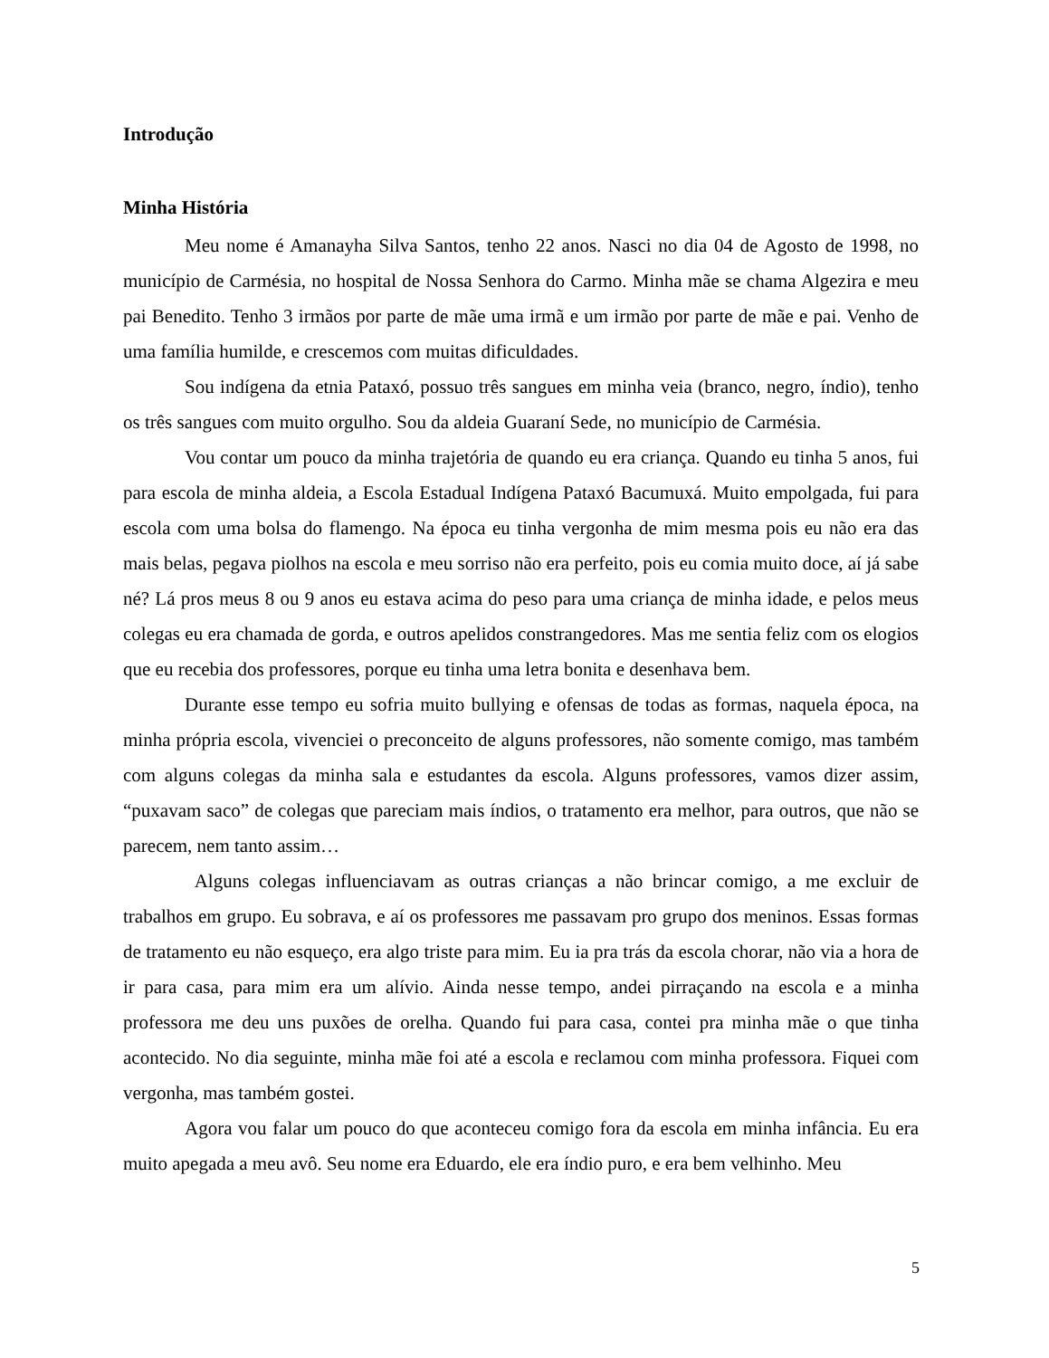Introdução
Minha História
Meu nome é Amanayha Silva Santos, tenho 22 anos. Nasci no dia 04 de Agosto de 1998, no município de Carmésia, no hospital de Nossa Senhora do Carmo. Minha mãe se chama Algezira e meu pai Benedito. Tenho 3 irmãos por parte de mãe uma irmã e um irmão por parte de mãe e pai. Venho de uma família humilde, e crescemos com muitas dificuldades.
Sou indígena da etnia Pataxó, possuo três sangues em minha veia (branco, negro, índio), tenho os três sangues com muito orgulho. Sou da aldeia Guaraní Sede, no município de Carmésia.
Vou contar um pouco da minha trajetória de quando eu era criança. Quando eu tinha 5 anos, fui para escola de minha aldeia, a Escola Estadual Indígena Pataxó Bacumuxá. Muito empolgada, fui para escola com uma bolsa do flamengo. Na época eu tinha vergonha de mim mesma pois eu não era das mais belas, pegava piolhos na escola e meu sorriso não era perfeito, pois eu comia muito doce, aí já sabe né? Lá pros meus 8 ou 9 anos eu estava acima do peso para uma criança de minha idade, e pelos meus colegas eu era chamada de gorda, e outros apelidos constrangedores. Mas me sentia feliz com os elogios que eu recebia dos professores, porque eu tinha uma letra bonita e desenhava bem.
Durante esse tempo eu sofria muito bullying e ofensas de todas as formas, naquela época, na minha própria escola, vivenciei o preconceito de alguns professores, não somente comigo, mas também com alguns colegas da minha sala e estudantes da escola. Alguns professores, vamos dizer assim, “puxavam saco” de colegas que pareciam mais índios, o tratamento era melhor, para outros, que não se parecem, nem tanto assim…
Alguns colegas influenciavam as outras crianças a não brincar comigo, a me excluir de trabalhos em grupo. Eu sobrava, e aí os professores me passavam pro grupo dos meninos. Essas formas de tratamento eu não esqueço, era algo triste para mim. Eu ia pra trás da escola chorar, não via a hora de ir para casa, para mim era um alívio. Ainda nesse tempo, andei pirraçando na escola e a minha professora me deu uns puxões de orelha. Quando fui para casa, contei pra minha mãe o que tinha acontecido. No dia seguinte, minha mãe foi até a escola e reclamou com minha professora. Fiquei com vergonha, mas também gostei.
Agora vou falar um pouco do que aconteceu comigo fora da escola em minha infância. Eu era muito apegada a meu avô. Seu nome era Eduardo, ele era índio puro, e era bem velhinho. Meu
5